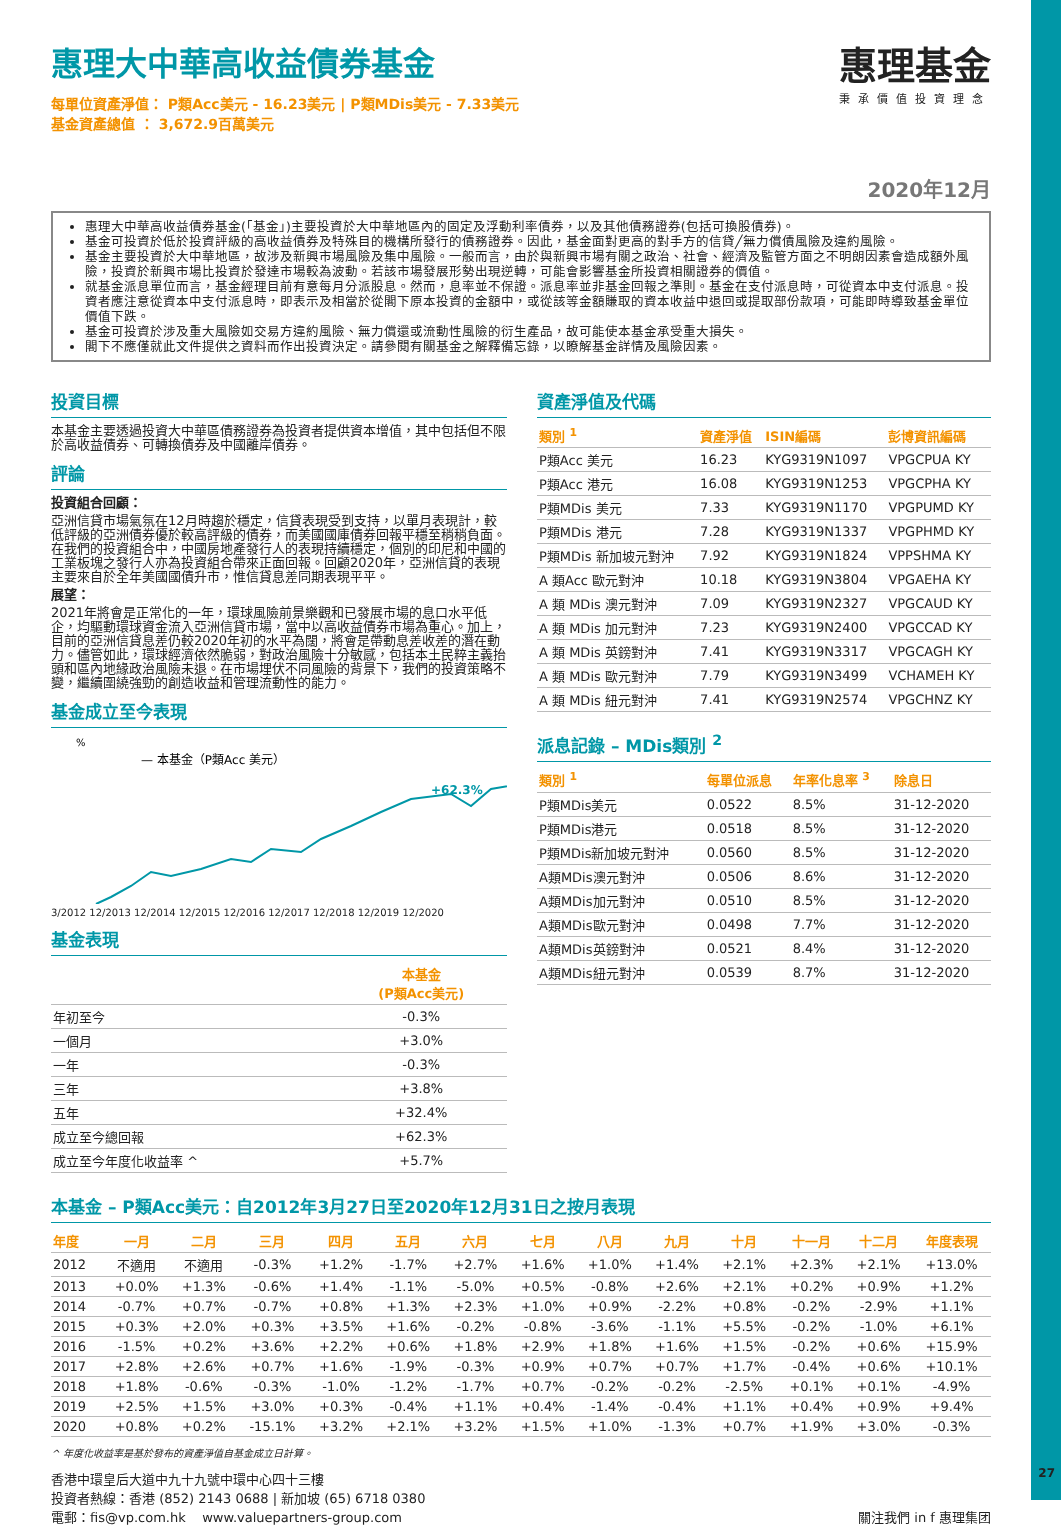惠理基金
秉承價值投資理念
惠理大中華高收益債券基金
每單位資產淨值： P類Acc美元 - 16.23美元 | P類MDis美元 - 7.33美元
基金資產總值 ： 3,672.9百萬美元
2020年12月
惠理大中華高收益債券基金(「基金」)主要投資於大中華地區內的固定及浮動利率債券，以及其他債務證券(包括可換股債券)。
基金可投資於低於投資評級的高收益債券及特殊目的機構所發行的債務證券。因此，基金面對更高的對手方的信貸╱無力償債風險及違約風險。
基金主要投資於大中華地區，故涉及新興市場風險及集中風險。一般而言，由於與新興市場有關之政治、社會、經濟及監管方面之不明朗因素會造成額外風險，投資於新興市場比投資於發達市場較為波動。若該市場發展形勢出現逆轉，可能會影響基金所投資相關證券的價值。
就基金派息單位而言，基金經理目前有意每月分派股息。然而，息率並不保證。派息率並非基金回報之準則。基金在支付派息時，可從資本中支付派息。投資者應注意從資本中支付派息時，即表示及相當於從閣下原本投資的金額中，或從該等金額賺取的資本收益中退回或提取部份款項，可能即時導致基金單位價值下跌。
基金可投資於涉及重大風險如交易方違約風險、無力償還或流動性風險的衍生產品，故可能使本基金承受重大損失。
閣下不應僅就此文件提供之資料而作出投資決定。請參閱有關基金之解釋備忘錄，以瞭解基金詳情及風險因素。
投資目標
本基金主要透過投資大中華區債務證券為投資者提供資本增值，其中包括但不限於高收益債券、可轉換債券及中國離岸債券。
評論
投資組合回顧：
亞洲信貸市場氣氛在12月時趨於穩定，信貸表現受到支持，以單月表現計，較低評級的亞洲債券優於較高評級的債券，而美國國庫債券回報平穩至稍稍負面。在我們的投資組合中，中國房地產發行人的表現持續穩定，個別的印尼和中國的工業板塊之發行人亦為投資組合帶來正面回報。回顧2020年，亞洲信貸的表現主要來自於全年美國國債升市，惟信貸息差同期表現平平。
展望：
2021年將會是正常化的一年，環球風險前景樂觀和已發展市場的息口水平低企，均驅動環球資金流入亞洲信貸市場，當中以高收益債券市場為重心。加上，目前的亞洲信貸息差仍較2020年初的水平為闊，將會是帶動息差收差的潛在動力。儘管如此，環球經濟依然脆弱，對政治風險十分敏感，包括本土民粹主義抬頭和區內地緣政治風險未退。在市場埋伏不同風險的背景下，我們的投資策略不變，繼續圍繞強勁的創造收益和管理流動性的能力。
基金成立至今表現
%
— 本基金（P類Acc 美元）
+62.3%
3/2012 12/2013 12/2014 12/2015 12/2016 12/2017 12/2018 12/2019 12/2020
基金表現
| | 本基金 (P類Acc美元) |
| --- | --- |
| 年初至今 | -0.3% |
| 一個月 | +3.0% |
| 一年 | -0.3% |
| 三年 | +3.8% |
| 五年 | +32.4% |
| 成立至今總回報 | +62.3% |
| 成立至今年度化收益率 ^ | +5.7% |
資產淨值及代碼
| 類別 <sup>1</sup> | 資產淨值 | ISIN編碼 | 彭博資訊編碼 |
| --- | --- | --- | --- |
| P類Acc 美元 | 16.23 | KYG9319N1097 | VPGCPUA KY |
| P類Acc 港元 | 16.08 | KYG9319N1253 | VPGCPHA KY |
| P類MDis 美元 | 7.33 | KYG9319N1170 | VPGPUMD KY |
| P類MDis 港元 | 7.28 | KYG9319N1337 | VPGPHMD KY |
| P類MDis 新加坡元對沖 | 7.92 | KYG9319N1824 | VPPSHMA KY |
| A 類Acc 歐元對沖 | 10.18 | KYG9319N3804 | VPGAEHA KY |
| A 類 MDis 澳元對沖 | 7.09 | KYG9319N2327 | VPGCAUD KY |
| A 類 MDis 加元對沖 | 7.23 | KYG9319N2400 | VPGCCAD KY |
| A 類 MDis 英鎊對沖 | 7.41 | KYG9319N3317 | VPGCAGH KY |
| A 類 MDis 歐元對沖 | 7.79 | KYG9319N3499 | VCHAMEH KY |
| A 類 MDis 紐元對沖 | 7.41 | KYG9319N2574 | VPGCHNZ KY |
派息記錄 – MDis類別 <sup>2</sup>
| 類別 <sup>1</sup> | 每單位派息 | 年率化息率 <sup>3</sup> | 除息日 |
| --- | --- | --- | --- |
| P類MDis美元 | 0.0522 | 8.5% | 31-12-2020 |
| P類MDis港元 | 0.0518 | 8.5% | 31-12-2020 |
| P類MDis新加坡元對沖 | 0.0560 | 8.5% | 31-12-2020 |
| A類MDis澳元對沖 | 0.0506 | 8.6% | 31-12-2020 |
| A類MDis加元對沖 | 0.0510 | 8.5% | 31-12-2020 |
| A類MDis歐元對沖 | 0.0498 | 7.7% | 31-12-2020 |
| A類MDis英鎊對沖 | 0.0521 | 8.4% | 31-12-2020 |
| A類MDis紐元對沖 | 0.0539 | 8.7% | 31-12-2020 |
本基金 – P類Acc美元：自2012年3月27日至2020年12月31日之按月表現
| 年度 | 一月 | 二月 | 三月 | 四月 | 五月 | 六月 | 七月 | 八月 | 九月 | 十月 | 十一月 | 十二月 | 年度表現 |
| --- | --- | --- | --- | --- | --- | --- | --- | --- | --- | --- | --- | --- | --- |
| 2012 | 不適用 | 不適用 | -0.3% | +1.2% | -1.7% | +2.7% | +1.6% | +1.0% | +1.4% | +2.1% | +2.3% | +2.1% | +13.0% |
| 2013 | +0.0% | +1.3% | -0.6% | +1.4% | -1.1% | -5.0% | +0.5% | -0.8% | +2.6% | +2.1% | +0.2% | +0.9% | +1.2% |
| 2014 | -0.7% | +0.7% | -0.7% | +0.8% | +1.3% | +2.3% | +1.0% | +0.9% | -2.2% | +0.8% | -0.2% | -2.9% | +1.1% |
| 2015 | +0.3% | +2.0% | +0.3% | +3.5% | +1.6% | -0.2% | -0.8% | -3.6% | -1.1% | +5.5% | -0.2% | -1.0% | +6.1% |
| 2016 | -1.5% | +0.2% | +3.6% | +2.2% | +0.6% | +1.8% | +2.9% | +1.8% | +1.6% | +1.5% | -0.2% | +0.6% | +15.9% |
| 2017 | +2.8% | +2.6% | +0.7% | +1.6% | -1.9% | -0.3% | +0.9% | +0.7% | +0.7% | +1.7% | -0.4% | +0.6% | +10.1% |
| 2018 | +1.8% | -0.6% | -0.3% | -1.0% | -1.2% | -1.7% | +0.7% | -0.2% | -0.2% | -2.5% | +0.1% | +0.1% | -4.9% |
| 2019 | +2.5% | +1.5% | +3.0% | +0.3% | -0.4% | +1.1% | +0.4% | -1.4% | -0.4% | +1.1% | +0.4% | +0.9% | +9.4% |
| 2020 | +0.8% | +0.2% | -15.1% | +3.2% | +2.1% | +3.2% | +1.5% | +1.0% | -1.3% | +0.7% | +1.9% | +3.0% | -0.3% |
^ 年度化收益率是基於發布的資產淨值自基金成立日計算。
香港中環皇后大道中九十九號中環中心四十三樓
投資者熱線：香港 (852) 2143 0688 | 新加坡 (65) 6718 0380
電郵：fis@vp.com.hk www.valuepartners-group.com 關注我們 in f 惠理集团
27